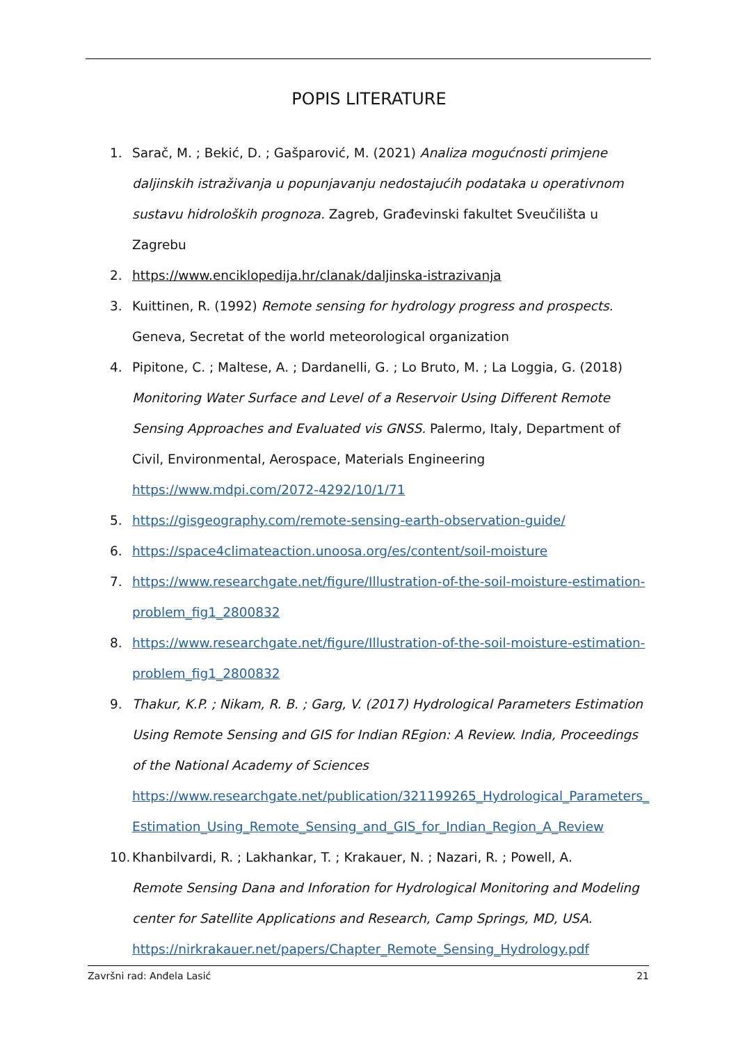POPIS LITERATURE
1. Sarač, M. ; Bekić, D. ; Gašparović, M. (2021) Analiza mogućnosti primjene daljinskih istraživanja u popunjavanju nedostajućih podataka u operativnom sustavu hidroloških prognoza. Zagreb, Građevinski fakultet Sveučilišta u Zagrebu
2. https://www.enciklopedija.hr/clanak/daljinska-istrazivanja
3. Kuittinen, R. (1992) Remote sensing for hydrology progress and prospects. Geneva, Secretat of the world meteorological organization
4. Pipitone, C. ; Maltese, A. ; Dardanelli, G. ; Lo Bruto, M. ; La Loggia, G. (2018) Monitoring Water Surface and Level of a Reservoir Using Different Remote Sensing Approaches and Evaluated vis GNSS. Palermo, Italy, Department of Civil, Environmental, Aerospace, Materials Engineering
https://www.mdpi.com/2072-4292/10/1/71
5. https://gisgeography.com/remote-sensing-earth-observation-guide/
6. https://space4climateaction.unoosa.org/es/content/soil-moisture
7. https://www.researchgate.net/figure/Illustration-of-the-soil-moisture-estimation-problem_fig1_2800832
8. https://www.researchgate.net/figure/Illustration-of-the-soil-moisture-estimation-problem_fig1_2800832
9. Thakur, K.P. ; Nikam, R. B. ; Garg, V. (2017) Hydrological Parameters Estimation Using Remote Sensing and GIS for Indian REgion: A Review. India, Proceedings of the National Academy of Sciences
https://www.researchgate.net/publication/321199265_Hydrological_Parameters_Estimation_Using_Remote_Sensing_and_GIS_for_Indian_Region_A_Review
10. Khanbilvardi, R. ; Lakhankar, T. ; Krakauer, N. ; Nazari, R. ; Powell, A.
Remote Sensing Dana and Inforation for Hydrological Monitoring and Modeling center for Satellite Applications and Research, Camp Springs, MD, USA.
https://nirkrakauer.net/papers/Chapter_Remote_Sensing_Hydrology.pdf
Završni rad: Anđela Lasić 21